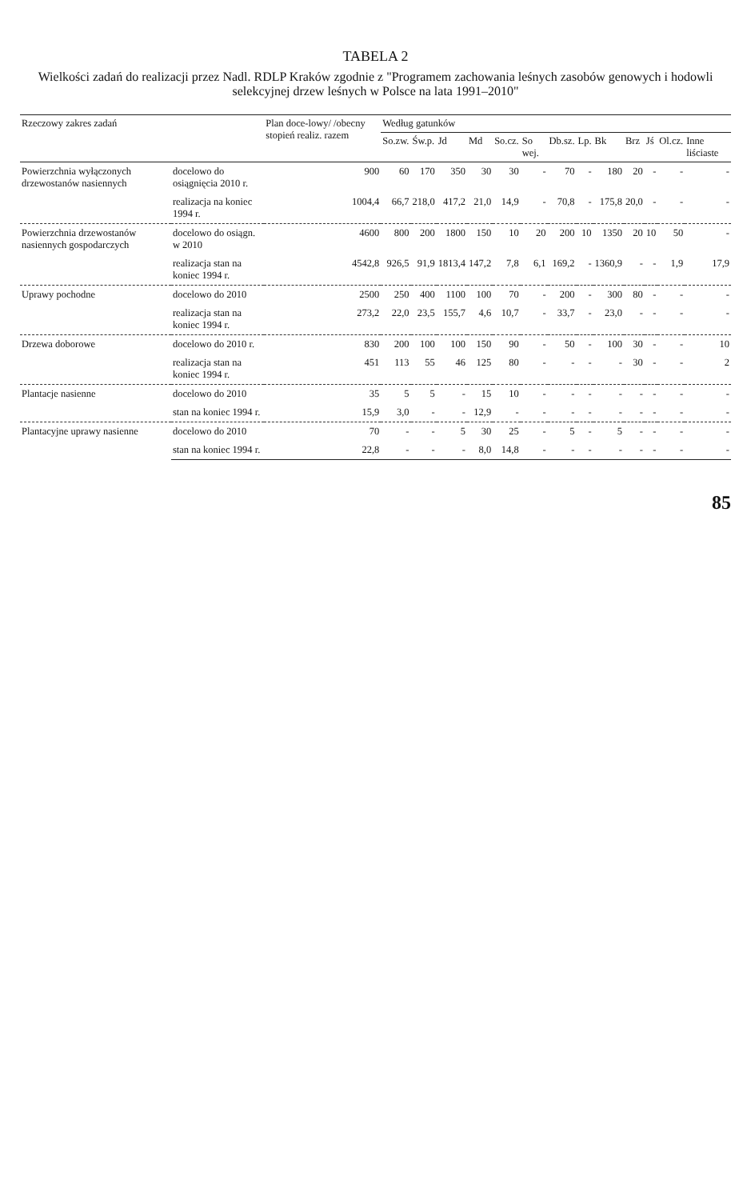TABELA 2
Wielkości zadań do realizacji przez Nadl. RDLP Kraków zgodnie z "Programem zachowania leśnych zasobów genowych i hodowli selekcyjnej drzew leśnych w Polsce na lata 1991–2010"
| Rzeczowy zakres zadań | | Plan doce-lowy/ /obecny stopień realiz. razem | Według gatunków | | | | | | | | | | | | |
| --- | --- | --- | --- | --- | --- | --- | --- | --- | --- | --- | --- | --- | --- | --- | --- |
| | | | So.zw. | Św.p. | Jd | Md | So.cz. | So wej. | Db.sz. | Lp. | Bk | Brz | Jś | Ol.cz. | Inne liściaste |
| Powierzchnia wyłączonych drzewostanów nasiennych | docelowo do osiągnięcia 2010 r. | 900 | 60 | 170 | 350 | 30 | 30 | - | 70 | - | 180 | 20 | - | - | - |
| | realizacja na koniec 1994 r. | 1004,4 | 66,7 | 218,0 | 417,2 | 21,0 | 14,9 | - | 70,8 | - | 175,8 | 20,0 | - | - | - |
| Powierzchnia drzewostanów nasiennych gospodarczych | docelowo do osiągn. w 2010 | 4600 | 800 | 200 | 1800 | 150 | 10 | 20 | 200 | 10 | 1350 | 20 | 10 | 50 | - |
| | realizacja stan na koniec 1994 r. | 4542,8 | 926,5 | 91,9 | 1813,4 | 147,2 | 7,8 | 6,1 | 169,2 | - | 1360,9 | - | - | 1,9 | 17,9 |
| Uprawy pochodne | docelowo do 2010 | 2500 | 250 | 400 | 1100 | 100 | 70 | - | 200 | - | 300 | 80 | - | - | - |
| | realizacja stan na koniec 1994 r. | 273,2 | 22,0 | 23,5 | 155,7 | 4,6 | 10,7 | - | 33,7 | - | 23,0 | - | - | - | - |
| Drzewa doborowe | docelowo do 2010 r. | 830 | 200 | 100 | 100 | 150 | 90 | - | 50 | - | 100 | 30 | - | - | 10 |
| | realizacja stan na koniec 1994 r. | 451 | 113 | 55 | 46 | 125 | 80 | - | - | - | - | 30 | - | - | 2 |
| Plantacje nasienne | docelowo do 2010 | 35 | 5 | 5 | - | 15 | 10 | - | - | - | - | - | - | - | - |
| | stan na koniec 1994 r. | 15,9 | 3,0 | - | - | 12,9 | - | - | - | - | - | - | - | - | - |
| Plantacyjne uprawy nasienne | docelowo do 2010 | 70 | - | - | 5 | 30 | 25 | - | 5 | - | 5 | - | - | - | - |
| | stan na koniec 1994 r. | 22,8 | - | - | - | 8,0 | 14,8 | - | - | - | - | - | - | - | - |
85